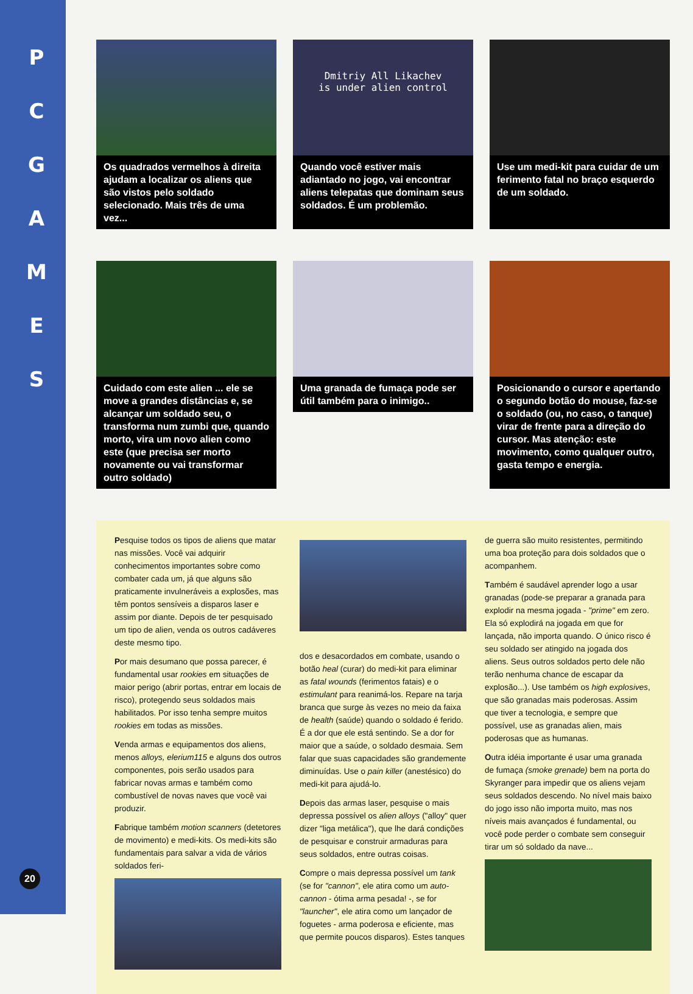P
C
G
A
M
E
S
20
Os quadrados vermelhos à direita ajudam a localizar os aliens que são vistos pelo soldado selecionado. Mais três de uma vez...
Dmitriy All Likachev
is under alien control
Quando você estiver mais adiantado no jogo, vai encontrar aliens telepatas que dominam seus soldados. É um problemão.
Use um medi-kit para cuidar de um ferimento fatal no braço esquerdo de um soldado.
Cuidado com este alien ... ele se move a grandes distâncias e, se alcançar um soldado seu, o transforma num zumbi que, quando morto, vira um novo alien como este (que precisa ser morto novamente ou vai transformar outro soldado)
Uma granada de fumaça pode ser útil também para o inimigo..
Posicionando o cursor e apertando o segundo botão do mouse, faz-se o soldado (ou, no caso, o tanque) virar de frente para a direção do cursor. Mas atenção: este movimento, como qualquer outro, gasta tempo e energia.
Pesquise todos os tipos de aliens que matar nas missões. Você vai adquirir conhecimentos importantes sobre como combater cada um, já que alguns são praticamente invulneráveis a explosões, mas têm pontos sensíveis a disparos laser e assim por diante. Depois de ter pesquisado um tipo de alien, venda os outros cadáveres deste mesmo tipo.
Por mais desumano que possa parecer, é fundamental usar rookies em situações de maior perigo (abrir portas, entrar em locais de risco), protegendo seus soldados mais habilitados. Por isso tenha sempre muitos rookies em todas as missões.
Venda armas e equipamentos dos aliens, menos alloys, elerium115 e alguns dos outros componentes, pois serão usados para fabricar novas armas e também como combustível de novas naves que você vai produzir.
Fabrique também motion scanners (detetores de movimento) e medi-kits. Os medi-kits são fundamentais para salvar a vida de vários soldados feri-
dos e desacordados em combate, usando o botão heal (curar) do medi-kit para eliminar as fatal wounds (ferimentos fatais) e o estimulant para reanimá-los. Repare na tarja branca que surge às vezes no meio da faixa de health (saúde) quando o soldado é ferido. É a dor que ele está sentindo. Se a dor for maior que a saúde, o soldado desmaia. Sem falar que suas capacidades são grandemente diminuídas. Use o pain killer (anestésico) do medi-kit para ajudá-lo.
Depois das armas laser, pesquise o mais depressa possível os alien alloys ("alloy" quer dizer "liga metálica"), que lhe dará condições de pesquisar e construir armaduras para seus soldados, entre outras coisas.
Compre o mais depressa possível um tank (se for "cannon", ele atira como um auto-cannon - ótima arma pesada! -, se for "launcher", ele atira como um lançador de foguetes - arma poderosa e eficiente, mas que permite poucos disparos). Estes tanques
de guerra são muito resistentes, permitindo uma boa proteção para dois soldados que o acompanhem.
Também é saudável aprender logo a usar granadas (pode-se preparar a granada para explodir na mesma jogada - "prime" em zero. Ela só explodirá na jogada em que for lançada, não importa quando. O único risco é seu soldado ser atingido na jogada dos aliens. Seus outros soldados perto dele não terão nenhuma chance de escapar da explosão...). Use também os high explosives, que são granadas mais poderosas. Assim que tiver a tecnologia, e sempre que possível, use as granadas alien, mais poderosas que as humanas.
Outra idéia importante é usar uma granada de fumaça (smoke grenade) bem na porta do Skyranger para impedir que os aliens vejam seus soldados descendo. No nível mais baixo do jogo isso não importa muito, mas nos níveis mais avançados é fundamental, ou você pode perder o combate sem conseguir tirar um só soldado da nave...